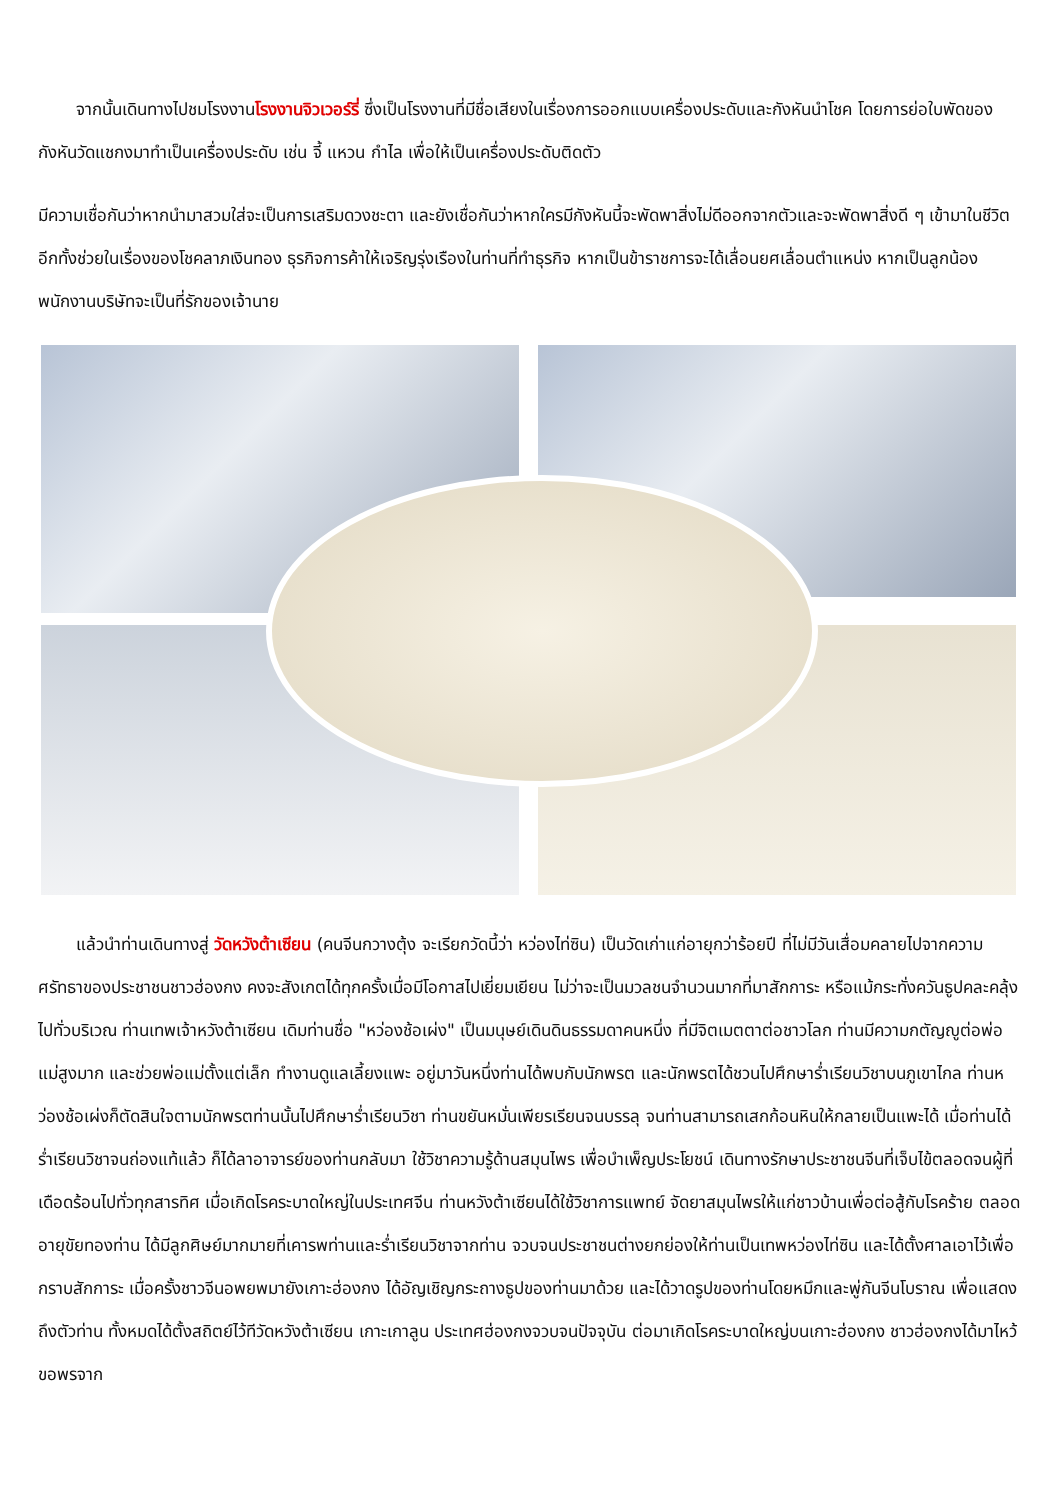จากนั้นเดินทางไปชมโรงงานโรงงานจิวเวอร์รี่ ซึ่งเป็นโรงงานที่มีชื่อเสียงในเรื่องการออกแบบเครื่องประดับและกังหันนำโชค โดยการย่อใบพัดของกังหันวัดแชกงมาทำเป็นเครื่องประดับ เช่น จี้ แหวน กำไล เพื่อให้เป็นเครื่องประดับติดตัว
มีความเชื่อกันว่าหากนำมาสวมใส่จะเป็นการเสริมดวงชะตา และยังเชื่อกันว่าหากใครมีกังหันนี้จะพัดพาสิ่งไม่ดีออกจากตัวและจะพัดพาสิ่งดี ๆ เข้ามาในชีวิต อีกทั้งช่วยในเรื่องของโชคลาภเงินทอง ธุรกิจการค้าให้เจริญรุ่งเรืองในท่านที่ทำธุรกิจ หากเป็นข้าราชการจะได้เลื่อนยศเลื่อนตำแหน่ง หากเป็นลูกน้องพนักงานบริษัทจะเป็นที่รักของเจ้านาย
แล้วนำท่านเดินทางสู่ วัดหวังต้าเซียน (คนจีนกวางตุ้ง จะเรียกวัดนี้ว่า หว่องไท่ซิน) เป็นวัดเก่าแก่อายุกว่าร้อยปี ที่ไม่มีวันเสื่อมคลายไปจากความศรัทธาของประชาชนชาวฮ่องกง คงจะสังเกตได้ทุกครั้งเมื่อมีโอกาสไปเยี่ยมเยียน ไม่ว่าจะเป็นมวลชนจำนวนมากที่มาสักการะ หรือแม้กระทั่งควันธูปคละคลุ้งไปทั่วบริเวณ ท่านเทพเจ้าหวังต้าเซียน เดิมท่านชื่อ "หว่องช้อเผ่ง" เป็นมนุษย์เดินดินธรรมดาคนหนึ่ง ที่มีจิตเมตตาต่อชาวโลก ท่านมีความกตัญญูต่อพ่อแม่สูงมาก และช่วยพ่อแม่ตั้งแต่เล็ก ทำงานดูแลเลี้ยงแพะ อยู่มาวันหนึ่งท่านได้พบกับนักพรต และนักพรตได้ชวนไปศึกษาร่ำเรียนวิชาบนภูเขาไกล ท่านหว่องช้อเผ่งก็ตัดสินใจตามนักพรตท่านนั้นไปศึกษาร่ำเรียนวิชา ท่านขยันหมั่นเพียรเรียนจนบรรลุ จนท่านสามารถเสกก้อนหินให้กลายเป็นแพะได้ เมื่อท่านได้ร่ำเรียนวิชาจนถ่องแท้แล้ว ก็ได้ลาอาจารย์ของท่านกลับมา ใช้วิชาความรู้ด้านสมุนไพร เพื่อบำเพ็ญประโยชน์ เดินทางรักษาประชาชนจีนที่เจ็บไข้ตลอดจนผู้ที่เดือดร้อนไปทั่วทุกสารทิศ เมื่อเกิดโรคระบาดใหญ่ในประเทศจีน ท่านหวังต้าเซียนได้ใช้วิชาการแพทย์ จัดยาสมุนไพรให้แก่ชาวบ้านเพื่อต่อสู้กับโรคร้าย ตลอดอายุขัยทองท่าน ได้มีลูกศิษย์มากมายที่เคารพท่านและร่ำเรียนวิชาจากท่าน จวบจนประชาชนต่างยกย่องให้ท่านเป็นเทพหว่องไท่ซิน และได้ตั้งศาลเอาไว้เพื่อกราบสักการะ เมื่อครั้งชาวจีนอพยพมายังเกาะฮ่องกง ได้อัญเชิญกระถางธูปของท่านมาด้วย และได้วาดรูปของท่านโดยหมึกและพู่กันจีนโบราณ เพื่อแสดงถึงตัวท่าน ทั้งหมดได้ตั้งสถิตย์ไว้ทีวัดหวังต้าเซียน เกาะเกาลูน ประเทศฮ่องกงจวบจนปัจจุบัน ต่อมาเกิดโรคระบาดใหญ่บนเกาะฮ่องกง ชาวฮ่องกงได้มาไหว้ขอพรจาก